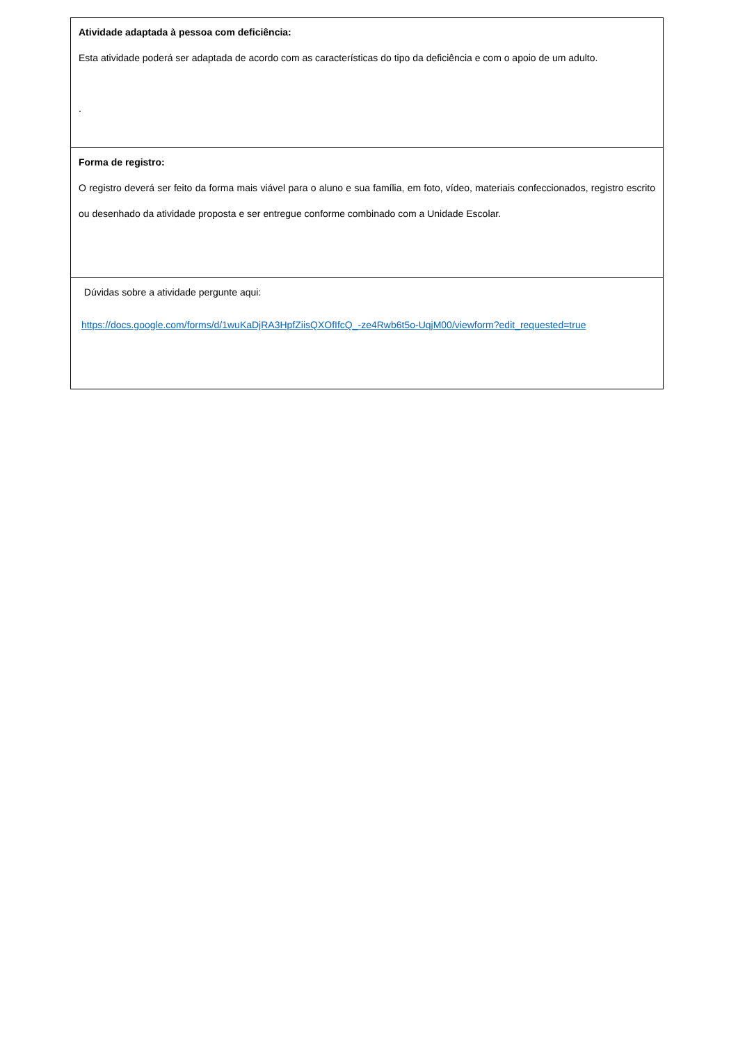| Atividade adaptada à pessoa com deficiência: Esta atividade poderá ser adaptada de acordo com as características do tipo da deficiência e com o apoio de um adulto. . |
| Forma de registro: O registro deverá ser feito da forma mais viável para o aluno e sua família, em foto, vídeo, materiais confeccionados, registro escrito ou desenhado da atividade proposta e ser entregue conforme combinado com a Unidade Escolar. |
| Dúvidas sobre a atividade pergunte aqui: https://docs.google.com/forms/d/1wuKaDjRA3HpfZiisQXOfIfcQ_-ze4Rwb6t5o-UqjM00/viewform?edit_requested=true |